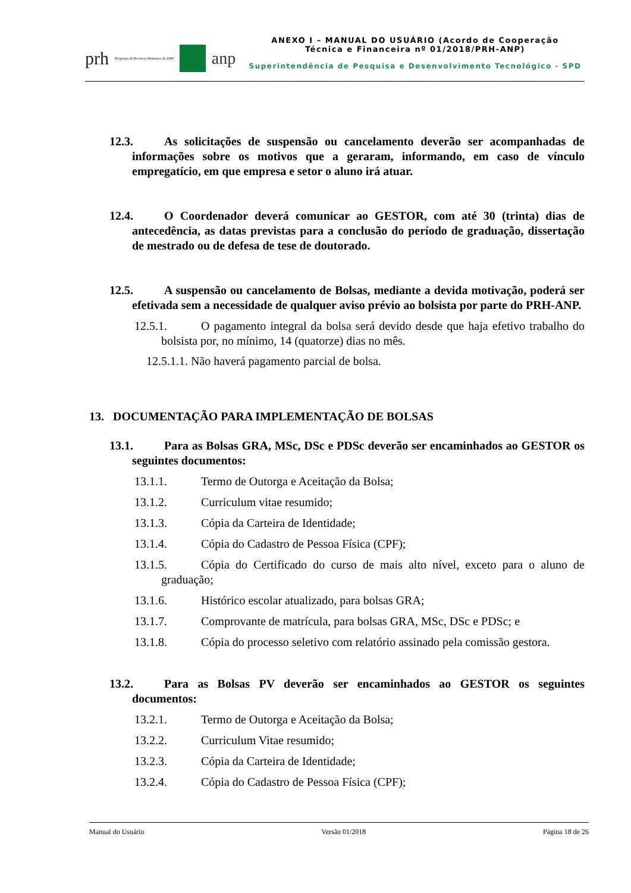prh Programa de Recursos Humanos da ANP
anp
ANEXO I – MANUAL DO USUÁRIO (Acordo de Cooperação
Técnica e Financeira nº 01/2018/PRH-ANP)
Superintendência de Pesquisa e Desenvolvimento Tecnológico - SPD
12.3. As solicitações de suspensão ou cancelamento deverão ser acompanhadas de informações sobre os motivos que a geraram, informando, em caso de vínculo empregatício, em que empresa e setor o aluno irá atuar.
12.4. O Coordenador deverá comunicar ao GESTOR, com até 30 (trinta) dias de antecedência, as datas previstas para a conclusão do período de graduação, dissertação de mestrado ou de defesa de tese de doutorado.
12.5. A suspensão ou cancelamento de Bolsas, mediante a devida motivação, poderá ser efetivada sem a necessidade de qualquer aviso prévio ao bolsista por parte do PRH-ANP.
12.5.1. O pagamento integral da bolsa será devido desde que haja efetivo trabalho do bolsista por, no mínimo, 14 (quatorze) dias no mês.
12.5.1.1. Não haverá pagamento parcial de bolsa.
13. DOCUMENTAÇÃO PARA IMPLEMENTAÇÃO DE BOLSAS
13.1. Para as Bolsas GRA, MSc, DSc e PDSc deverão ser encaminhados ao GESTOR os seguintes documentos:
13.1.1. Termo de Outorga e Aceitação da Bolsa;
13.1.2. Curriculum vitae resumido;
13.1.3. Cópia da Carteira de Identidade;
13.1.4. Cópia do Cadastro de Pessoa Física (CPF);
13.1.5. Cópia do Certificado do curso de mais alto nível, exceto para o aluno de graduação;
13.1.6. Histórico escolar atualizado, para bolsas GRA;
13.1.7. Comprovante de matrícula, para bolsas GRA, MSc, DSc e PDSc; e
13.1.8. Cópia do processo seletivo com relatório assinado pela comissão gestora.
13.2. Para as Bolsas PV deverão ser encaminhados ao GESTOR os seguintes documentos:
13.2.1. Termo de Outorga e Aceitação da Bolsa;
13.2.2. Curriculum Vitae resumido;
13.2.3. Cópia da Carteira de Identidade;
13.2.4. Cópia do Cadastro de Pessoa Física (CPF);
Manual do Usuário Versão 01/2018 Página 18 de 26